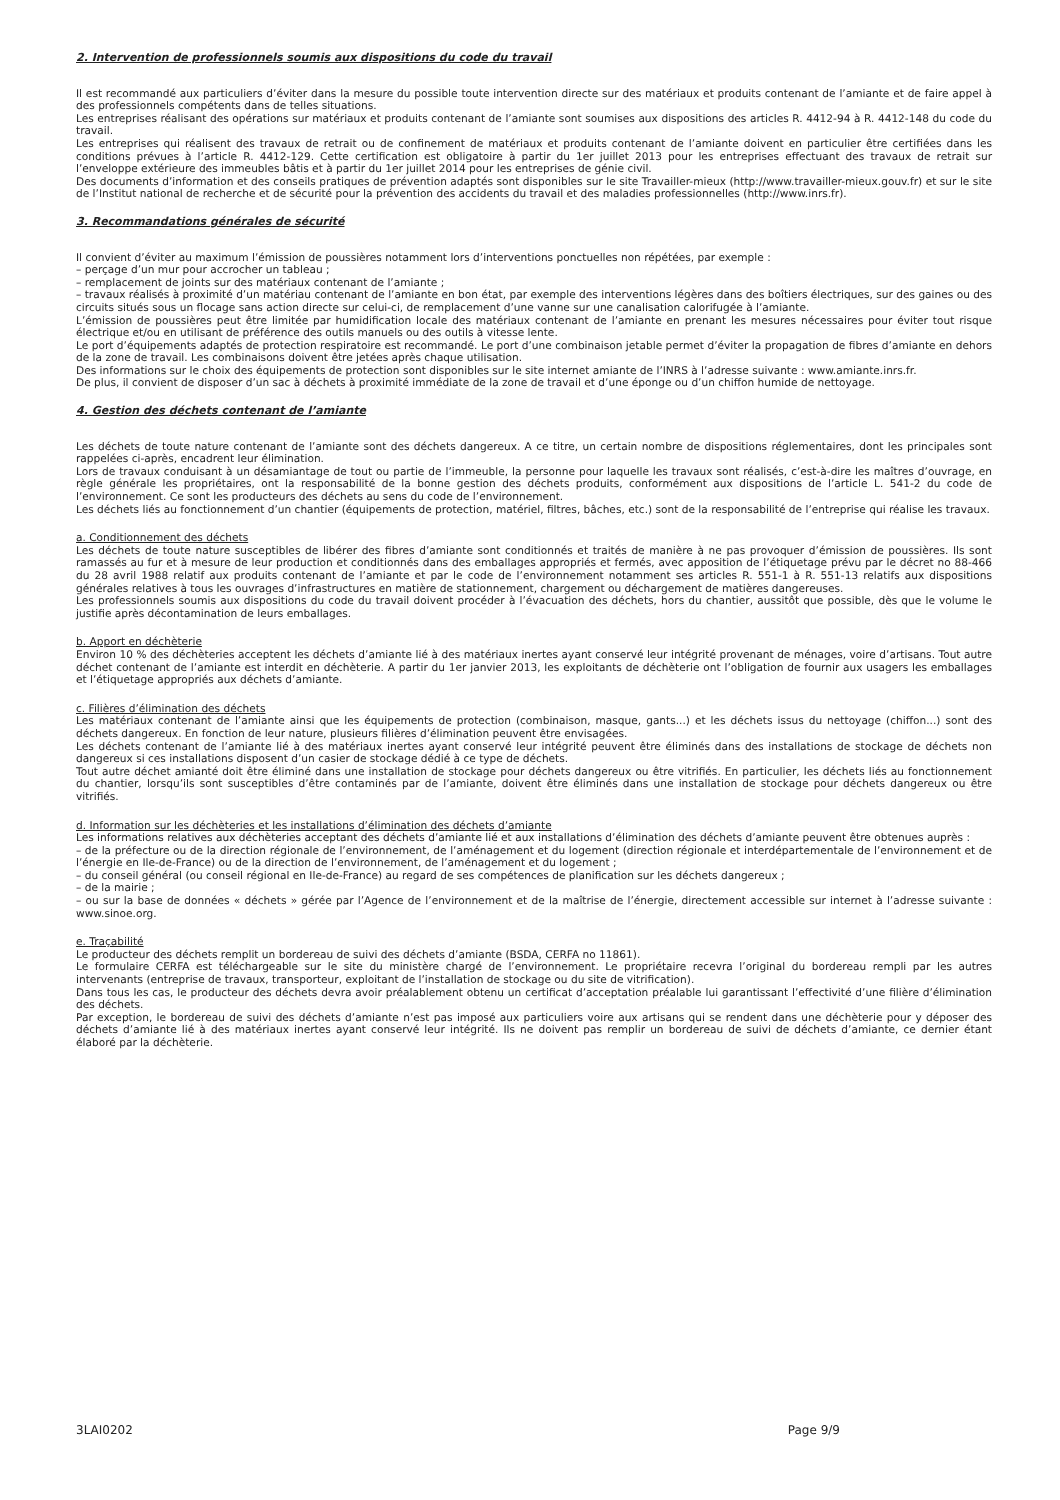2. Intervention de professionnels soumis aux dispositions du code du travail
Il est recommandé aux particuliers d’éviter dans la mesure du possible toute intervention directe sur des matériaux et produits contenant de l’amiante et de faire appel à des professionnels compétents dans de telles situations.
Les entreprises réalisant des opérations sur matériaux et produits contenant de l’amiante sont soumises aux dispositions des articles R. 4412-94 à R. 4412-148 du code du travail.
Les entreprises qui réalisent des travaux de retrait ou de confinement de matériaux et produits contenant de l’amiante doivent en particulier être certifiées dans les conditions prévues à l’article R. 4412-129. Cette certification est obligatoire à partir du 1er juillet 2013 pour les entreprises effectuant des travaux de retrait sur l’enveloppe extérieure des immeubles bâtis et à partir du 1er juillet 2014 pour les entreprises de génie civil.
Des documents d’information et des conseils pratiques de prévention adaptés sont disponibles sur le site Travailler-mieux (http://www.travailler-mieux.gouv.fr) et sur le site de l’Institut national de recherche et de sécurité pour la prévention des accidents du travail et des maladies professionnelles (http://www.inrs.fr).
3. Recommandations générales de sécurité
Il convient d’éviter au maximum l’émission de poussières notamment lors d’interventions ponctuelles non répétées, par exemple :
– perçage d’un mur pour accrocher un tableau ;
– remplacement de joints sur des matériaux contenant de l’amiante ;
– travaux réalisés à proximité d’un matériau contenant de l’amiante en bon état, par exemple des interventions légères dans des boîtiers électriques, sur des gaines ou des circuits situés sous un flocage sans action directe sur celui-ci, de remplacement d’une vanne sur une canalisation calorifugée à l’amiante.
L’émission de poussières peut être limitée par humidification locale des matériaux contenant de l’amiante en prenant les mesures nécessaires pour éviter tout risque électrique et/ou en utilisant de préférence des outils manuels ou des outils à vitesse lente.
Le port d’équipements adaptés de protection respiratoire est recommandé. Le port d’une combinaison jetable permet d’éviter la propagation de fibres d’amiante en dehors de la zone de travail. Les combinaisons doivent être jetées après chaque utilisation.
Des informations sur le choix des équipements de protection sont disponibles sur le site internet amiante de l’INRS à l’adresse suivante : www.amiante.inrs.fr.
De plus, il convient de disposer d’un sac à déchets à proximité immédiate de la zone de travail et d’une éponge ou d’un chiffon humide de nettoyage.
4. Gestion des déchets contenant de l’amiante
Les déchets de toute nature contenant de l’amiante sont des déchets dangereux. A ce titre, un certain nombre de dispositions réglementaires, dont les principales sont rappelées ci-après, encadrent leur élimination.
Lors de travaux conduisant à un désamiantage de tout ou partie de l’immeuble, la personne pour laquelle les travaux sont réalisés, c’est-à-dire les maîtres d’ouvrage, en règle générale les propriétaires, ont la responsabilité de la bonne gestion des déchets produits, conformément aux dispositions de l’article L. 541-2 du code de l’environnement. Ce sont les producteurs des déchets au sens du code de l’environnement.
Les déchets liés au fonctionnement d’un chantier (équipements de protection, matériel, filtres, bâches, etc.) sont de la responsabilité de l’entreprise qui réalise les travaux.
a. Conditionnement des déchets
Les déchets de toute nature susceptibles de libérer des fibres d’amiante sont conditionnés et traités de manière à ne pas provoquer d’émission de poussières. Ils sont ramassés au fur et à mesure de leur production et conditionnés dans des emballages appropriés et fermés, avec apposition de l’étiquetage prévu par le décret no 88-466 du 28 avril 1988 relatif aux produits contenant de l’amiante et par le code de l’environnement notamment ses articles R. 551-1 à R. 551-13 relatifs aux dispositions générales relatives à tous les ouvrages d’infrastructures en matière de stationnement, chargement ou déchargement de matières dangereuses.
Les professionnels soumis aux dispositions du code du travail doivent procéder à l’évacuation des déchets, hors du chantier, aussitôt que possible, dès que le volume le justifie après décontamination de leurs emballages.
b. Apport en déchèterie
Environ 10 % des déchèteries acceptent les déchets d’amiante lié à des matériaux inertes ayant conservé leur intégrité provenant de ménages, voire d’artisans. Tout autre déchet contenant de l’amiante est interdit en déchèterie. A partir du 1er janvier 2013, les exploitants de déchèterie ont l’obligation de fournir aux usagers les emballages et l’étiquetage appropriés aux déchets d’amiante.
c. Filières d’élimination des déchets
Les matériaux contenant de l’amiante ainsi que les équipements de protection (combinaison, masque, gants...) et les déchets issus du nettoyage (chiffon...) sont des déchets dangereux. En fonction de leur nature, plusieurs filières d’élimination peuvent être envisagées.
Les déchets contenant de l’amiante lié à des matériaux inertes ayant conservé leur intégrité peuvent être éliminés dans des installations de stockage de déchets non dangereux si ces installations disposent d’un casier de stockage dédié à ce type de déchets.
Tout autre déchet amianté doit être éliminé dans une installation de stockage pour déchets dangereux ou être vitrifiés. En particulier, les déchets liés au fonctionnement du chantier, lorsqu’ils sont susceptibles d’être contaminés par de l’amiante, doivent être éliminés dans une installation de stockage pour déchets dangereux ou être vitrifiés.
d. Information sur les déchèteries et les installations d’élimination des déchets d’amiante
Les informations relatives aux déchèteries acceptant des déchets d’amiante lié et aux installations d’élimination des déchets d’amiante peuvent être obtenues auprès :
– de la préfecture ou de la direction régionale de l’environnement, de l’aménagement et du logement (direction régionale et interdépartementale de l’environnement et de l’énergie en Ile-de-France) ou de la direction de l’environnement, de l’aménagement et du logement ;
– du conseil général (ou conseil régional en Ile-de-France) au regard de ses compétences de planification sur les déchets dangereux ;
– de la mairie ;
– ou sur la base de données « déchets » gérée par l’Agence de l’environnement et de la maîtrise de l’énergie, directement accessible sur internet à l’adresse suivante : www.sinoe.org.
e. Traçabilité
Le producteur des déchets remplit un bordereau de suivi des déchets d’amiante (BSDA, CERFA no 11861).
Le formulaire CERFA est téléchargeable sur le site du ministère chargé de l’environnement. Le propriétaire recevra l’original du bordereau rempli par les autres intervenants (entreprise de travaux, transporteur, exploitant de l’installation de stockage ou du site de vitrification).
Dans tous les cas, le producteur des déchets devra avoir préalablement obtenu un certificat d’acceptation préalable lui garantissant l’effectivité d’une filière d’élimination des déchets.
Par exception, le bordereau de suivi des déchets d’amiante n’est pas imposé aux particuliers voire aux artisans qui se rendent dans une déchèterie pour y déposer des déchets d’amiante lié à des matériaux inertes ayant conservé leur intégrité. Ils ne doivent pas remplir un bordereau de suivi de déchets d’amiante, ce dernier étant élaboré par la déchèterie.
3LAI0202 Page 9/9